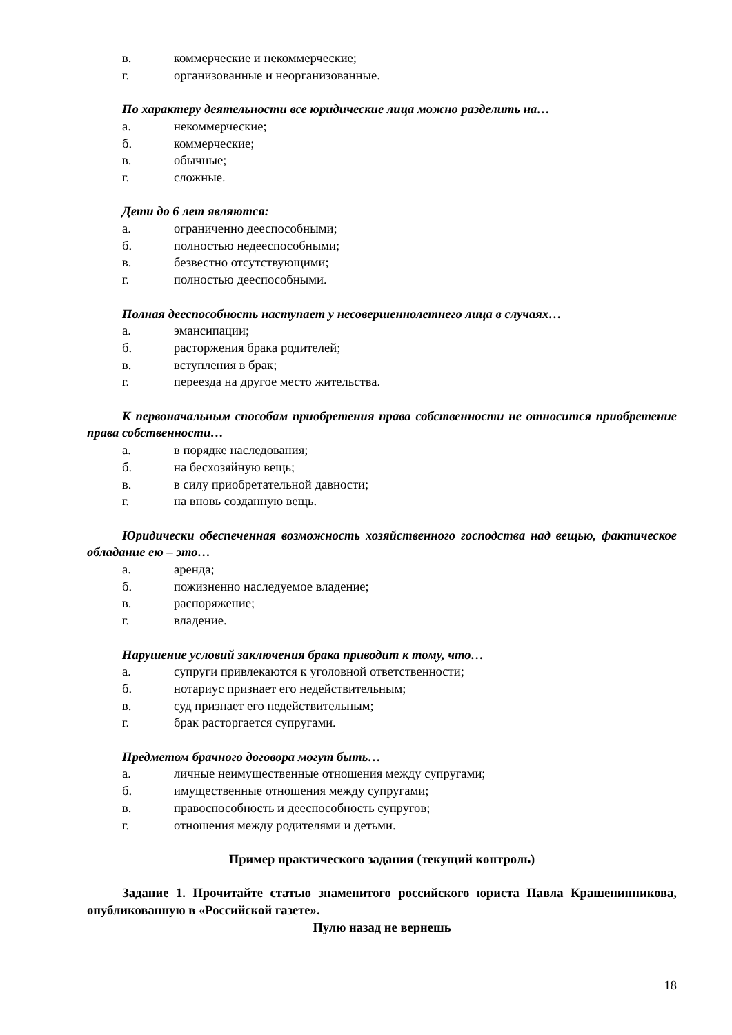в. коммерческие и некоммерческие;
г. организованные и неорганизованные.
По характеру деятельности все юридические лица можно разделить на…
а. некоммерческие;
б. коммерческие;
в. обычные;
г. сложные.
Дети до 6 лет являются:
а. ограниченно дееспособными;
б. полностью недееспособными;
в. безвестно отсутствующими;
г. полностью дееспособными.
Полная дееспособность наступает у несовершеннолетнего лица в случаях…
а. эмансипации;
б. расторжения брака родителей;
в. вступления в брак;
г. переезда на другое место жительства.
К первоначальным способам приобретения права собственности не относится приобретение права собственности…
а. в порядке наследования;
б. на бесхозяйную вещь;
в. в силу приобретательной давности;
г. на вновь созданную вещь.
Юридически обеспеченная возможность хозяйственного господства над вещью, фактическое обладание ею – это…
а. аренда;
б. пожизненно наследуемое владение;
в. распоряжение;
г. владение.
Нарушение условий заключения брака приводит к тому, что…
а. супруги привлекаются к уголовной ответственности;
б. нотариус признает его недействительным;
в. суд признает его недействительным;
г. брак расторгается супругами.
Предметом брачного договора могут быть…
а. личные неимущественные отношения между супругами;
б. имущественные отношения между супругами;
в. правоспособность и дееспособность супругов;
г. отношения между родителями и детьми.
Пример практического задания (текущий контроль)
Задание 1. Прочитайте статью знаменитого российского юриста Павла Крашенинникова, опубликованную в «Российской газете».
Пулю назад не вернешь
18